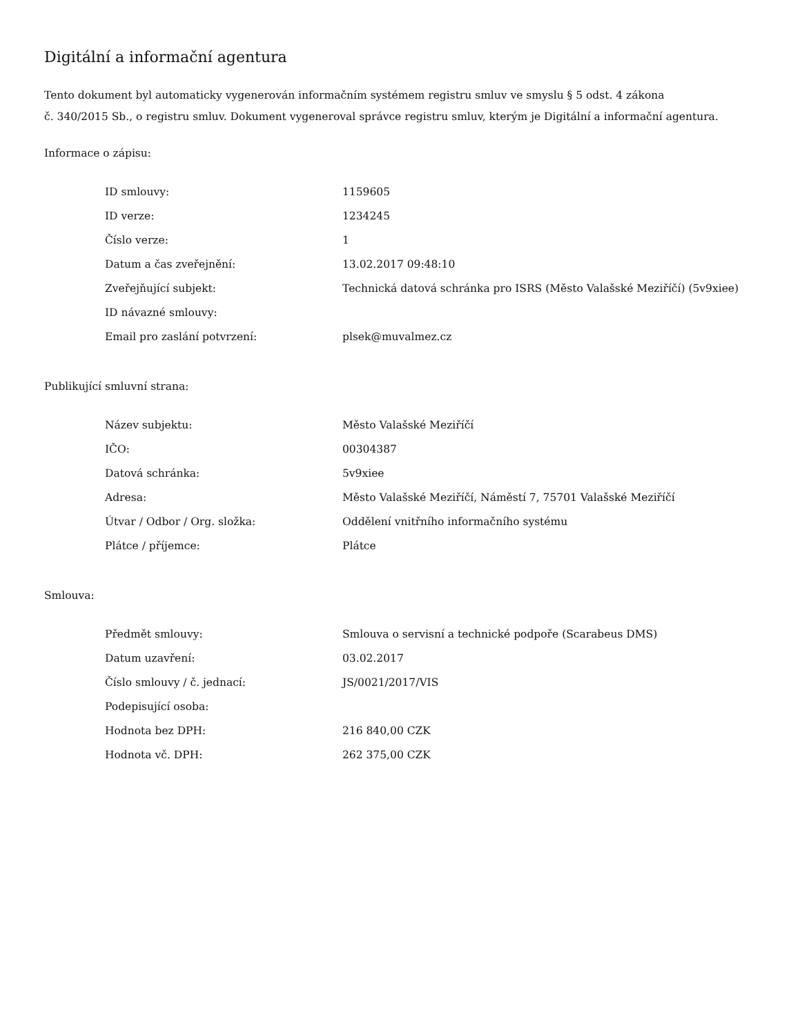Digitální a informační agentura
Tento dokument byl automaticky vygenerován informačním systémem registru smluv ve smyslu § 5 odst. 4 zákona
č. 340/2015 Sb., o registru smluv. Dokument vygeneroval správce registru smluv, kterým je Digitální a informační agentura.
Informace o zápisu:
| ID smlouvy: | 1159605 |
| ID verze: | 1234245 |
| Číslo verze: | 1 |
| Datum a čas zveřejnění: | 13.02.2017 09:48:10 |
| Zveřejňující subjekt: | Technická datová schránka pro ISRS (Město Valašské Meziříčí) (5v9xiee) |
| ID návazné smlouvy: | |
| Email pro zaslání potvrzení: | plsek@muvalmez.cz |
Publikující smluvní strana:
| Název subjektu: | Město Valašské Meziříčí |
| IČO: | 00304387 |
| Datová schránka: | 5v9xiee |
| Adresa: | Město Valašské Meziříčí, Náměstí 7, 75701 Valašské Meziříčí |
| Útvar / Odbor / Org. složka: | Oddělení vnitřního informačního systému |
| Plátce / příjemce: | Plátce |
Smlouva:
| Předmět smlouvy: | Smlouva o servisní a technické podpoře (Scarabeus DMS) |
| Datum uzavření: | 03.02.2017 |
| Číslo smlouvy / č. jednací: | JS/0021/2017/VIS |
| Podepisující osoba: | |
| Hodnota bez DPH: | 216 840,00 CZK |
| Hodnota vč. DPH: | 262 375,00 CZK |